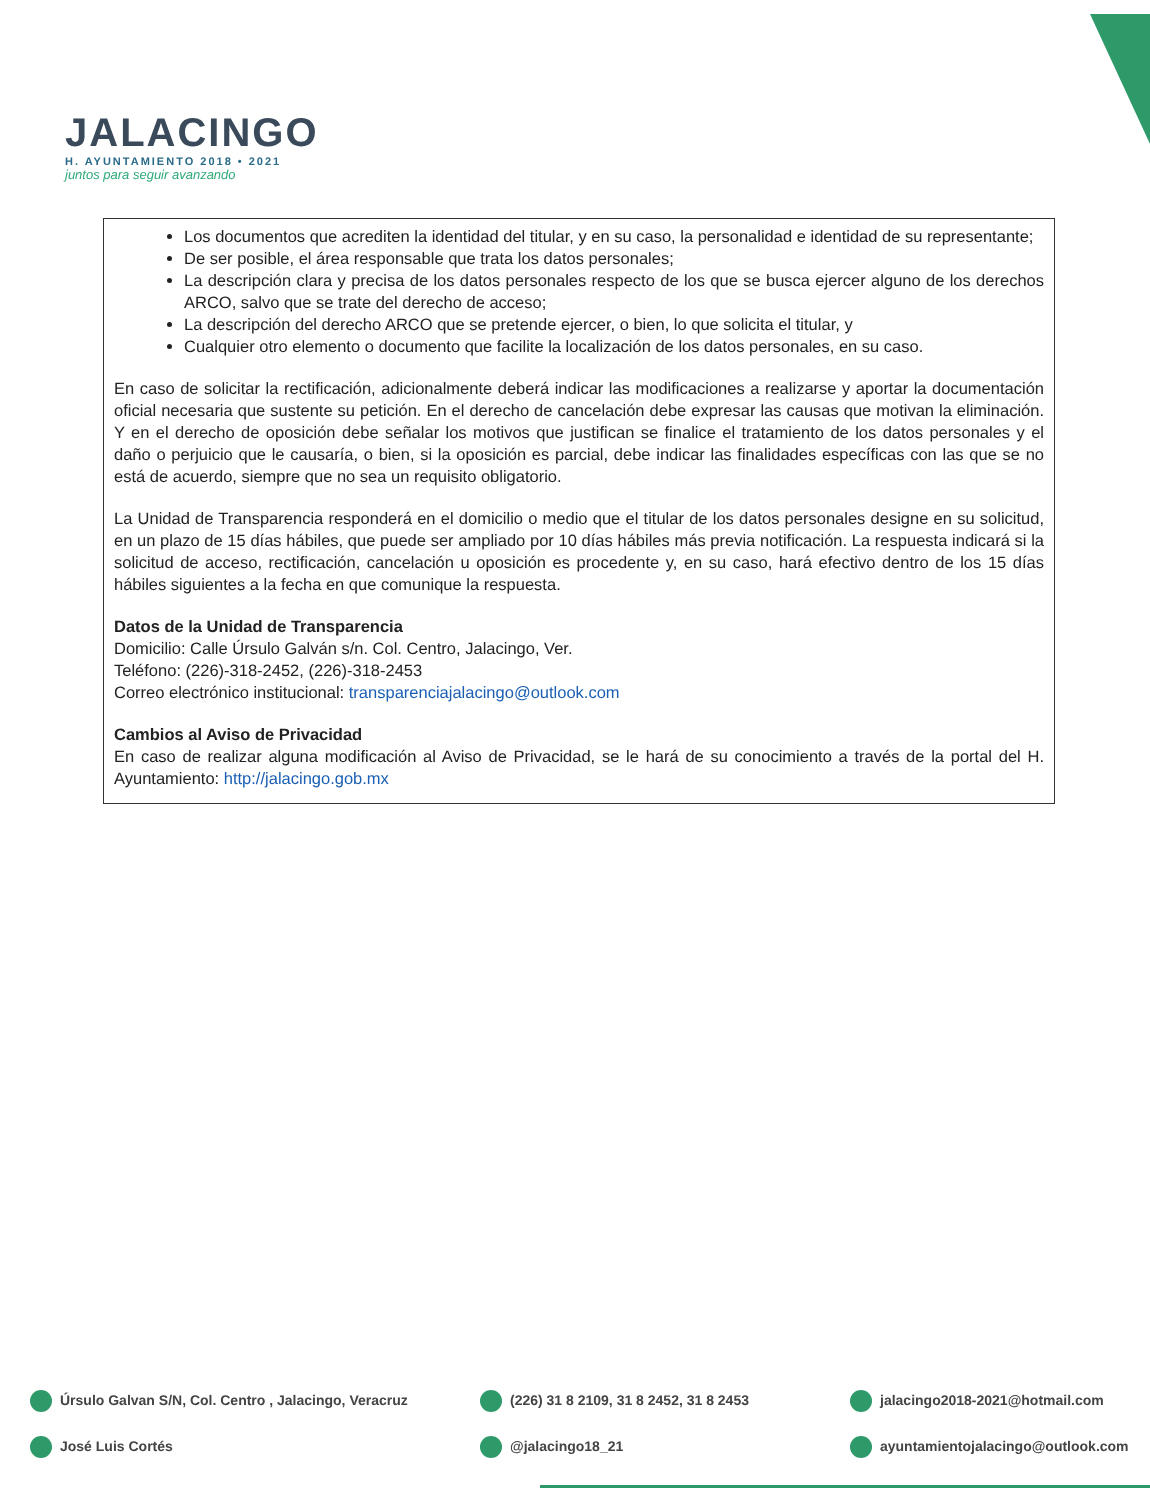JALACINGO
H. AYUNTAMIENTO 2018 • 2021
juntos para seguir avanzando
Los documentos que acrediten la identidad del titular, y en su caso, la personalidad e identidad de su representante;
De ser posible, el área responsable que trata los datos personales;
La descripción clara y precisa de los datos personales respecto de los que se busca ejercer alguno de los derechos ARCO, salvo que se trate del derecho de acceso;
La descripción del derecho ARCO que se pretende ejercer, o bien, lo que solicita el titular, y
Cualquier otro elemento o documento que facilite la localización de los datos personales, en su caso.
En caso de solicitar la rectificación, adicionalmente deberá indicar las modificaciones a realizarse y aportar la documentación oficial necesaria que sustente su petición. En el derecho de cancelación debe expresar las causas que motivan la eliminación. Y en el derecho de oposición debe señalar los motivos que justifican se finalice el tratamiento de los datos personales y el daño o perjuicio que le causaría, o bien, si la oposición es parcial, debe indicar las finalidades específicas con las que se no está de acuerdo, siempre que no sea un requisito obligatorio.
La Unidad de Transparencia responderá en el domicilio o medio que el titular de los datos personales designe en su solicitud, en un plazo de 15 días hábiles, que puede ser ampliado por 10 días hábiles más previa notificación. La respuesta indicará si la solicitud de acceso, rectificación, cancelación u oposición es procedente y, en su caso, hará efectivo dentro de los 15 días hábiles siguientes a la fecha en que comunique la respuesta.
Datos de la Unidad de Transparencia
Domicilio: Calle Úrsulo Galván s/n. Col. Centro, Jalacingo, Ver.
Teléfono: (226)-318-2452, (226)-318-2453
Correo electrónico institucional: transparenciajalacingo@outlook.com
Cambios al Aviso de Privacidad
En caso de realizar alguna modificación al Aviso de Privacidad, se le hará de su conocimiento a través de la portal del H. Ayuntamiento: http://jalacingo.gob.mx
Úrsulo Galvan S/N, Col. Centro , Jalacingo, Veracruz
(226) 31 8 2109, 31 8 2452, 31 8 2453
jalacingo2018-2021@hotmail.com
José Luis Cortés
@jalacingo18_21
ayuntamientojalacingo@outlook.com